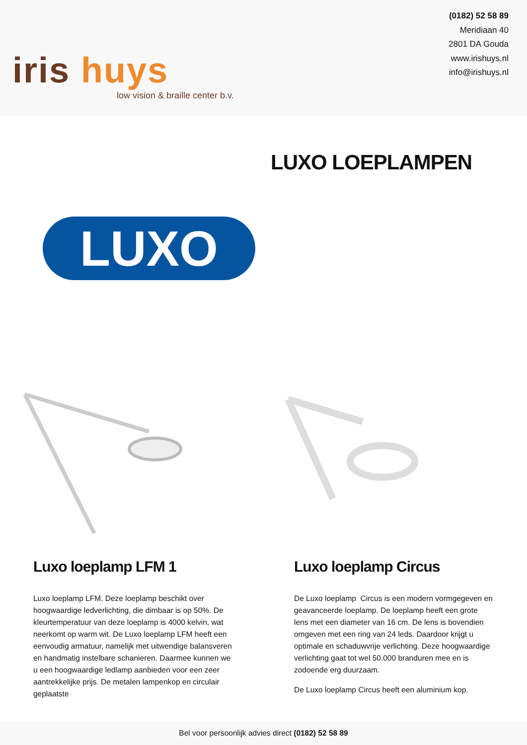iris huys
low vision & braille center b.v.
(0182) 52 58 89
Meridiaan 40
2801 DA Gouda
www.irishuys.nl
info@irishuys.nl
LUXO LOEPLAMPEN
LUXO
Luxo loeplamp LFM 1
Luxo loeplamp LFM. Deze loeplamp beschikt over hoogwaardige ledverlichting, die dimbaar is op 50%. De kleurtemperatuur van deze loeplamp is 4000 kelvin, wat neerkomt op warm wit. De Luxo loeplamp LFM heeft een eenvoudig armatuur, namelijk met uitwendige balansveren en handmatig instelbare schanieren. Daarmee kunnen we u een hoogwaardige ledlamp aanbieden voor een zeer aantrekkelijke prijs. De metalen lampenkop en circulair geplaatste
Luxo loeplamp Circus
De Luxo loeplamp Circus is een modern vormgegeven en geavanceerde loeplamp. De loeplamp heeft een grote lens met een diameter van 16 cm. De lens is bovendien omgeven met een ring van 24 leds. Daardoor krijgt u optimale en schaduwvrije verlichting. Deze hoogwaardige verlichting gaat tot wel 50.000 branduren mee en is zodoende erg duurzaam.
De Luxo loeplamp Circus heeft een aluminium kop.
Bel voor persoonlijk advies direct (0182) 52 58 89